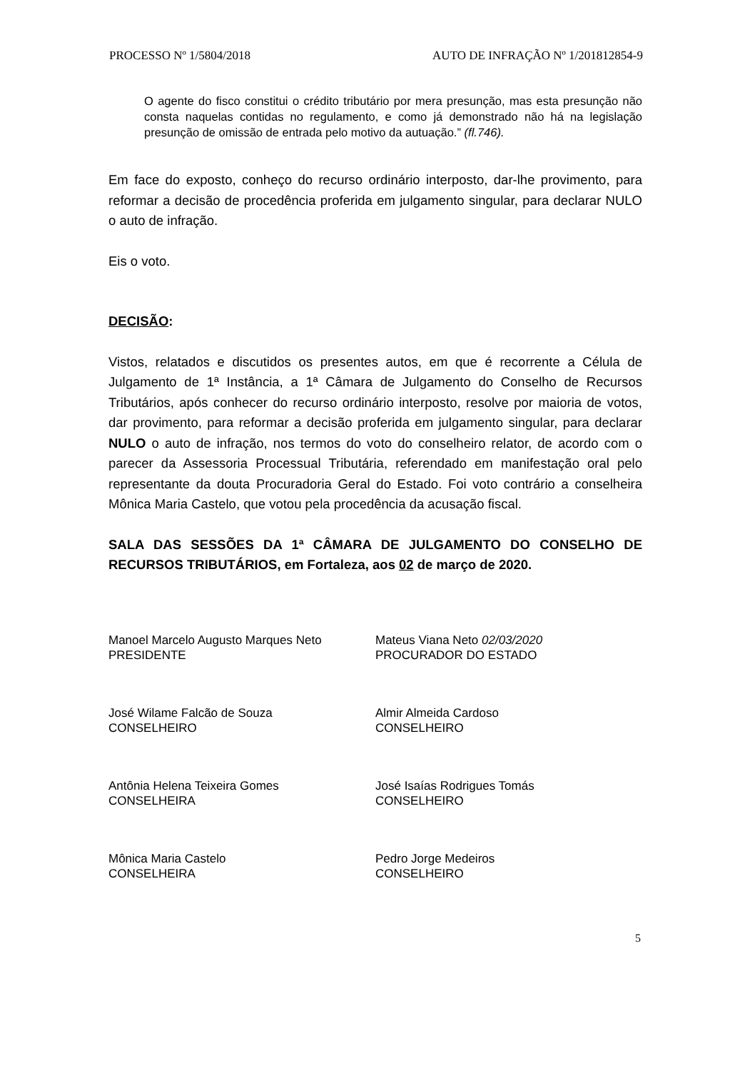PROCESSO Nº 1/5804/2018 AUTO DE INFRAÇÃO Nº 1/201812854-9
O agente do fisco constitui o crédito tributário por mera presunção, mas esta presunção não consta naquelas contidas no regulamento, e como já demonstrado não há na legislação presunção de omissão de entrada pelo motivo da autuação.” (fl.746).
Em face do exposto, conheço do recurso ordinário interposto, dar-lhe provimento, para reformar a decisão de procedência proferida em julgamento singular, para declarar NULO o auto de infração.
Eis o voto.
DECISÃO:
Vistos, relatados e discutidos os presentes autos, em que é recorrente a Célula de Julgamento de 1ª Instância, a 1ª Câmara de Julgamento do Conselho de Recursos Tributários, após conhecer do recurso ordinário interposto, resolve por maioria de votos, dar provimento, para reformar a decisão proferida em julgamento singular, para declarar NULO o auto de infração, nos termos do voto do conselheiro relator, de acordo com o parecer da Assessoria Processual Tributária, referendado em manifestação oral pelo representante da douta Procuradoria Geral do Estado. Foi voto contrário a conselheira Mônica Maria Castelo, que votou pela procedência da acusação fiscal.
SALA DAS SESSÕES DA 1ª CÂMARA DE JULGAMENTO DO CONSELHO DE RECURSOS TRIBUTÁRIOS, em Fortaleza, aos 02 de março de 2020.
Manoel Marcelo Augusto Marques Neto
PRESIDENTE
José Wilame Falcão de Souza
CONSELHEIRO
Antônia Helena Teixeira Gomes
CONSELHEIRA
Mônica Maria Castelo
CONSELHEIRA
Mateus Viana Neto 02/03/2020
PROCURADOR DO ESTADO
Almir Almeida Cardoso
CONSELHEIRO
José Isaías Rodrigues Tomás
CONSELHEIRO
Pedro Jorge Medeiros
CONSELHEIRO
5